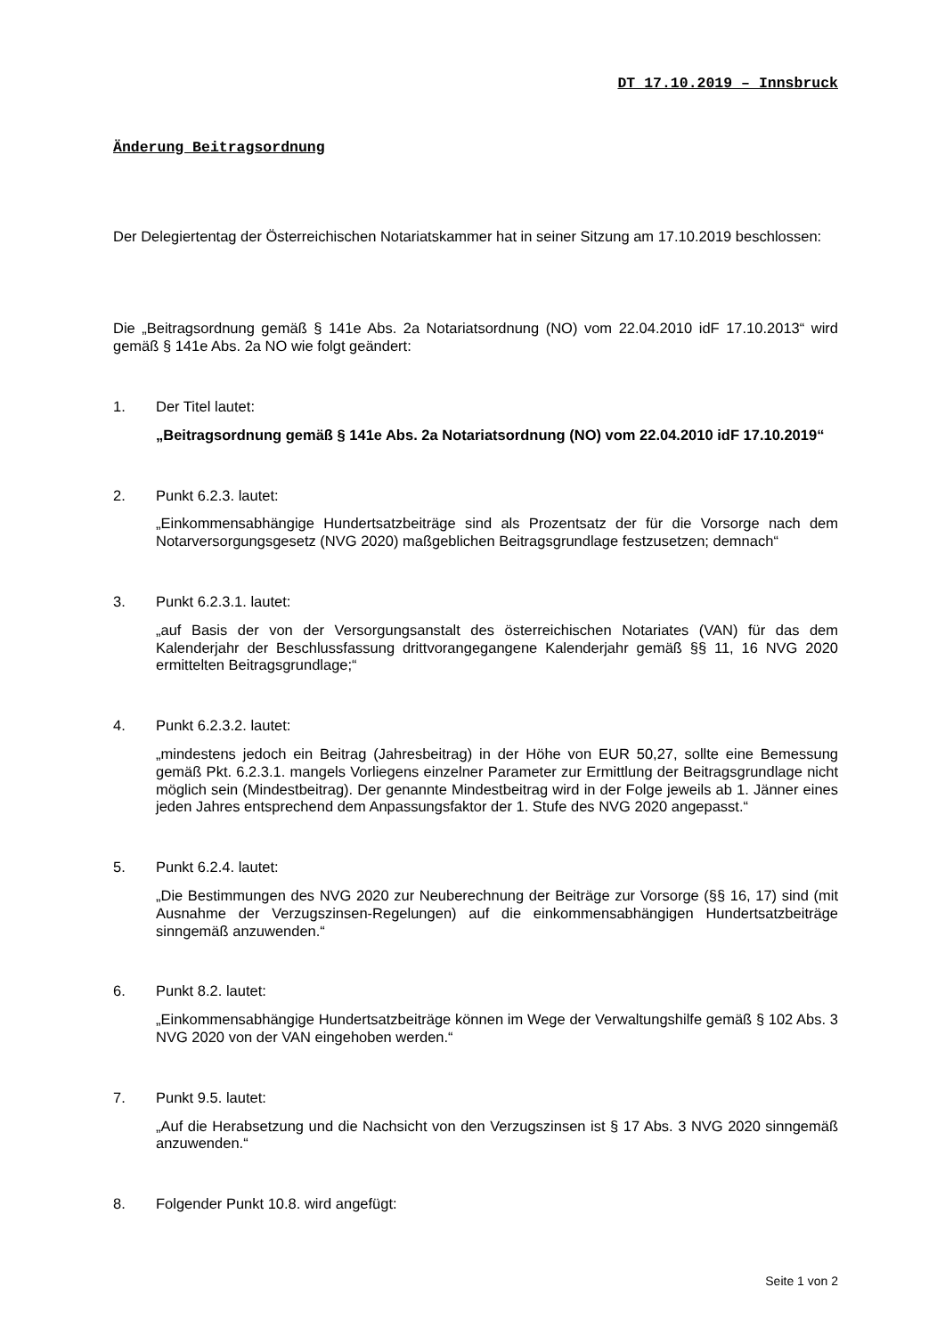DT 17.10.2019 – Innsbruck
Änderung Beitragsordnung
Der Delegiertentag der Österreichischen Notariatskammer hat in seiner Sitzung am 17.10.2019 beschlossen:
Die „Beitragsordnung gemäß § 141e Abs. 2a Notariatsordnung (NO) vom 22.04.2010 idF 17.10.2013“ wird gemäß § 141e Abs. 2a NO wie folgt geändert:
1. Der Titel lautet:
„Beitragsordnung gemäß § 141e Abs. 2a Notariatsordnung (NO) vom 22.04.2010 idF 17.10.2019“
2. Punkt 6.2.3. lautet:
„Einkommensabhängige Hundertsatzbeiträge sind als Prozentsatz der für die Vorsorge nach dem Notarversorgungsgesetz (NVG 2020) maßgeblichen Beitragsgrundlage festzusetzen; demnach“
3. Punkt 6.2.3.1. lautet:
„auf Basis der von der Versorgungsanstalt des österreichischen Notariates (VAN) für das dem Kalenderjahr der Beschlussfassung drittvorangegangene Kalenderjahr gemäß §§ 11, 16 NVG 2020 ermittelten Beitragsgrundlage;“
4. Punkt 6.2.3.2. lautet:
„mindestens jedoch ein Beitrag (Jahresbeitrag) in der Höhe von EUR 50,27, sollte eine Bemessung gemäß Pkt. 6.2.3.1. mangels Vorliegens einzelner Parameter zur Ermittlung der Beitragsgrundlage nicht möglich sein (Mindestbeitrag). Der genannte Mindestbeitrag wird in der Folge jeweils ab 1. Jänner eines jeden Jahres entsprechend dem Anpassungsfaktor der 1. Stufe des NVG 2020 angepasst.“
5. Punkt 6.2.4. lautet:
„Die Bestimmungen des NVG 2020 zur Neuberechnung der Beiträge zur Vorsorge (§§ 16, 17) sind (mit Ausnahme der Verzugszinsen-Regelungen) auf die einkommensabhängigen Hundertsatzbeiträge sinngemäß anzuwenden.“
6. Punkt 8.2. lautet:
„Einkommensabhängige Hundertsatzbeiträge können im Wege der Verwaltungshilfe gemäß § 102 Abs. 3 NVG 2020 von der VAN eingehoben werden.“
7. Punkt 9.5. lautet:
„Auf die Herabsetzung und die Nachsicht von den Verzugszinsen ist § 17 Abs. 3 NVG 2020 sinngemäß anzuwenden.“
8. Folgender Punkt 10.8. wird angefügt:
Seite 1 von 2